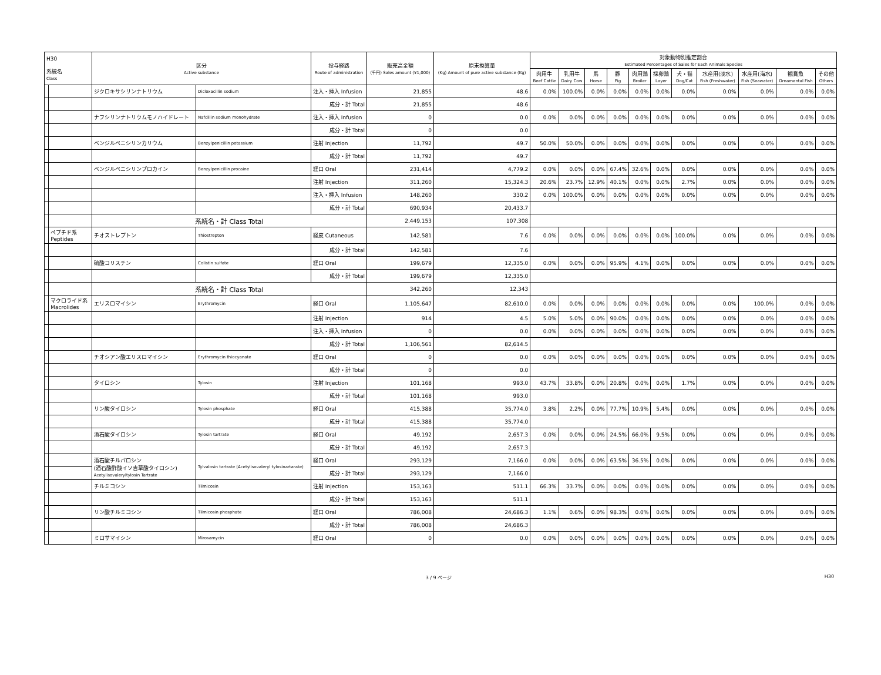| H30 系統名 Class | | 区分 Active substance | | 投与経路 Route of administration | 販売高金額 (千円) Sales amount (¥1,000) | 原末換算量 (Kg) Amount of pure active substance (Kg) | 対象動物別推定割合 Estimated Percentages of Sales for Each Animals Species | | | | | | | | | | |
| --- | --- | --- | --- | --- | --- | --- | --- | --- | --- | --- | --- | --- | --- | --- | --- | --- | --- |
| | | | | | | | 肉用牛 Beef Cattle | 乳用牛 Dairy Cow | 馬 Horse | 豚 Pig | 肉用鶏 Broiler | 採卵鶏 Layer | 犬・猫 Dog/Cat | 水産用(淡水) Fish (Freshwater) | 水産用(海水) Fish (Seawater) | 観賞魚 Ornamental Fish | その他 Others |
| | | ジクロキサシリンナトリウム | Dicloxacillin sodium | 注入・挿入 Infusion | 21,855 | 48.6 | 0.0% | 100.0% | 0.0% | 0.0% | 0.0% | 0.0% | 0.0% | 0.0% | 0.0% | 0.0% | 0.0% |
| | | | | 成分・計 Total | 21,855 | 48.6 | | | | | | | | | | | |
| | | ナフシリンナトリウムモノハイドレート | Nafcillin sodium monohydrate | 注入・挿入 Infusion | 0 | 0.0 | 0.0% | 0.0% | 0.0% | 0.0% | 0.0% | 0.0% | 0.0% | 0.0% | 0.0% | 0.0% | 0.0% |
| | | | | 成分・計 Total | 0 | 0.0 | | | | | | | | | | | |
| | | ベンジルペニシリンカリウム | Benzylpenicillin potassium | 注射 Injection | 11,792 | 49.7 | 50.0% | 50.0% | 0.0% | 0.0% | 0.0% | 0.0% | 0.0% | 0.0% | 0.0% | 0.0% | 0.0% |
| | | | | 成分・計 Total | 11,792 | 49.7 | | | | | | | | | | | |
| | | ベンジルペニシリンプロカイン | Benzylpenicillin procaine | 経口 Oral | 231,414 | 4,779.2 | 0.0% | 0.0% | 0.0% | 67.4% | 32.6% | 0.0% | 0.0% | 0.0% | 0.0% | 0.0% | 0.0% |
| | | | | 注射 Injection | 311,260 | 15,324.3 | 20.6% | 23.7% | 12.9% | 40.1% | 0.0% | 0.0% | 2.7% | 0.0% | 0.0% | 0.0% | 0.0% |
| | | | | 注入・挿入 Infusion | 148,260 | 330.2 | 0.0% | 100.0% | 0.0% | 0.0% | 0.0% | 0.0% | 0.0% | 0.0% | 0.0% | 0.0% | 0.0% |
| | | | | 成分・計 Total | 690,934 | 20,433.7 | | | | | | | | | | | |
| | | 系統名・計 Class Total | | | 2,449,153 | 107,308 | | | | | | | | | | | |
| | ペプチド系 Peptides | チオストレプトン | Thiostrepton | 経皮 Cutaneous | 142,581 | 7.6 | 0.0% | 0.0% | 0.0% | 0.0% | 0.0% | 0.0% | 100.0% | 0.0% | 0.0% | 0.0% | 0.0% |
| | | | | 成分・計 Total | 142,581 | 7.6 | | | | | | | | | | | |
| | | 硫酸コリスチン | Colistin sulfate | 経口 Oral | 199,679 | 12,335.0 | 0.0% | 0.0% | 0.0% | 95.9% | 4.1% | 0.0% | 0.0% | 0.0% | 0.0% | 0.0% | 0.0% |
| | | | | 成分・計 Total | 199,679 | 12,335.0 | | | | | | | | | | | |
| | | 系統名・計 Class Total | | | 342,260 | 12,343 | | | | | | | | | | | |
| | マクロライド系 Macrolides | エリスロマイシン | Erythromycin | 経口 Oral | 1,105,647 | 82,610.0 | 0.0% | 0.0% | 0.0% | 0.0% | 0.0% | 0.0% | 0.0% | 0.0% | 100.0% | 0.0% | 0.0% |
| | | | | 注射 Injection | 914 | 4.5 | 5.0% | 5.0% | 0.0% | 90.0% | 0.0% | 0.0% | 0.0% | 0.0% | 0.0% | 0.0% | 0.0% |
| | | | | 注入・挿入 Infusion | 0 | 0.0 | 0.0% | 0.0% | 0.0% | 0.0% | 0.0% | 0.0% | 0.0% | 0.0% | 0.0% | 0.0% | 0.0% |
| | | | | 成分・計 Total | 1,106,561 | 82,614.5 | | | | | | | | | | | |
| | | チオシアン酸エリスロマイシン | Erythromycin thiocyanate | 経口 Oral | 0 | 0.0 | 0.0% | 0.0% | 0.0% | 0.0% | 0.0% | 0.0% | 0.0% | 0.0% | 0.0% | 0.0% | 0.0% |
| | | | | 成分・計 Total | 0 | 0.0 | | | | | | | | | | | |
| | | タイロシン | Tylosin | 注射 Injection | 101,168 | 993.0 | 43.7% | 33.8% | 0.0% | 20.8% | 0.0% | 0.0% | 1.7% | 0.0% | 0.0% | 0.0% | 0.0% |
| | | | | 成分・計 Total | 101,168 | 993.0 | | | | | | | | | | | |
| | | リン酸タイロシン | Tylosin phosphate | 経口 Oral | 415,388 | 35,774.0 | 3.8% | 2.2% | 0.0% | 77.7% | 10.9% | 5.4% | 0.0% | 0.0% | 0.0% | 0.0% | 0.0% |
| | | | | 成分・計 Total | 415,388 | 35,774.0 | | | | | | | | | | | |
| | | 酒石酸タイロシン | Tylosin tartrate | 経口 Oral | 49,192 | 2,657.3 | 0.0% | 0.0% | 0.0% | 24.5% | 66.0% | 9.5% | 0.0% | 0.0% | 0.0% | 0.0% | 0.0% |
| | | | | 成分・計 Total | 49,192 | 2,657.3 | | | | | | | | | | | |
| | | 酒石酸チルバロシン (酒石酸酢酸イソ吉草酸タイロシン) Acetylisovaleryltylosin Tartrate | Tylvalosin tartrate (Acetylisovaleryl tylosinartarate) | 経口 Oral | 293,129 | 7,166.0 | 0.0% | 0.0% | 0.0% | 63.5% | 36.5% | 0.0% | 0.0% | 0.0% | 0.0% | 0.0% | 0.0% |
| | | | | 成分・計 Total | 293,129 | 7,166.0 | | | | | | | | | | | |
| | | チルミコシン | Tilmicosin | 注射 Injection | 153,163 | 511.1 | 66.3% | 33.7% | 0.0% | 0.0% | 0.0% | 0.0% | 0.0% | 0.0% | 0.0% | 0.0% | 0.0% |
| | | | | 成分・計 Total | 153,163 | 511.1 | | | | | | | | | | | |
| | | リン酸チルミコシン | Tilmicosin phosphate | 経口 Oral | 786,008 | 24,686.3 | 1.1% | 0.6% | 0.0% | 98.3% | 0.0% | 0.0% | 0.0% | 0.0% | 0.0% | 0.0% | 0.0% |
| | | | | 成分・計 Total | 786,008 | 24,686.3 | | | | | | | | | | | |
| | | ミロサマイシン | Mirosamycin | 経口 Oral | 0 | 0.0 | 0.0% | 0.0% | 0.0% | 0.0% | 0.0% | 0.0% | 0.0% | 0.0% | 0.0% | 0.0% | 0.0% |
3 / 9 ページ H30